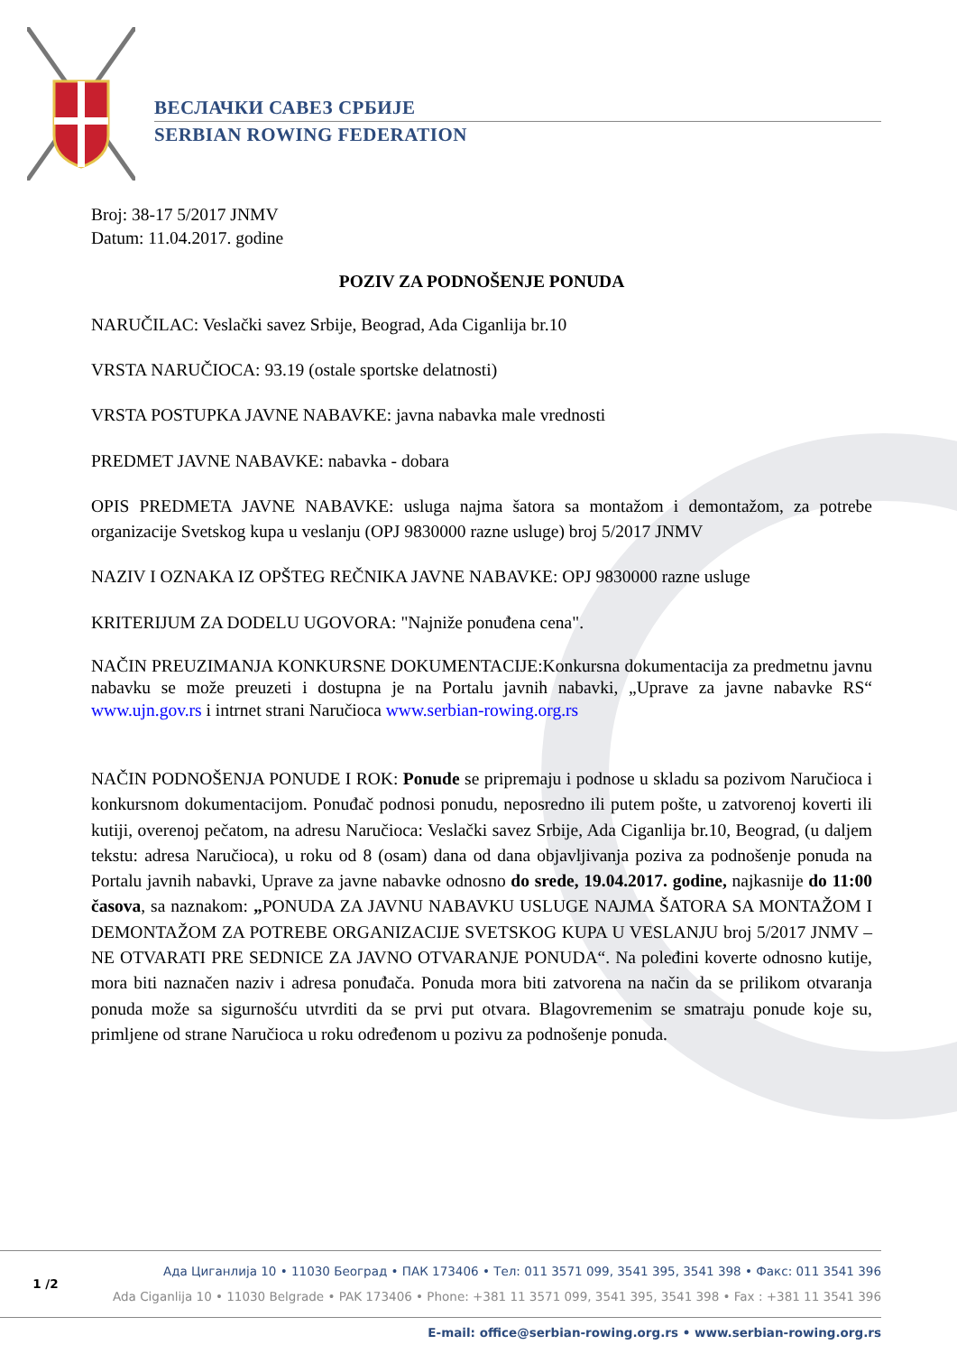ВЕСЛАЧКИ САВЕЗ СРБИЈЕ
SERBIAN ROWING FEDERATION
Broj: 38-17 5/2017 JNMV
Datum: 11.04.2017. godine
POZIV ZA PODNOŠENJE PONUDA
NARUČILAC: Veslački savez Srbije, Beograd, Ada Ciganlija br.10
VRSTA NARUČIOCA: 93.19 (ostale sportske delatnosti)
VRSTA POSTUPKA JAVNE NABAVKE: javna nabavka male vrednosti
PREDMET JAVNE NABAVKE: nabavka - dobara
OPIS PREDMETA JAVNE NABAVKE: usluga najma šatora sa montažom i demontažom, za potrebe organizacije Svetskog kupa u veslanju (OPJ 9830000 razne usluge) broj 5/2017 JNMV
NAZIV I OZNAKA IZ OPŠTEG REČNIKA JAVNE NABAVKE: OPJ 9830000 razne usluge
KRITERIJUM ZA DODELU UGOVORA: "Najniže ponuđena cena".
NAČIN PREUZIMANJA KONKURSNE DOKUMENTACIJE:Konkursna dokumentacija za predmetnu javnu nabavku se može preuzeti i dostupna je na Portalu javnih nabavki, „Uprave za javne nabavke RS“ www.ujn.gov.rs i intrnet strani Naručioca www.serbian-rowing.org.rs
NAČIN PODNOŠENJA PONUDE I ROK: Ponude se pripremaju i podnose u skladu sa pozivom Naručioca i konkursnom dokumentacijom. Ponuđač podnosi ponudu, neposredno ili putem pošte, u zatvorenoj koverti ili kutiji, overenoj pečatom, na adresu Naručioca: Veslački savez Srbije, Ada Ciganlija br.10, Beograd, (u daljem tekstu: adresa Naručioca), u roku od 8 (osam) dana od dana objavljivanja poziva za podnošenje ponuda na Portalu javnih nabavki, Uprave za javne nabavke odnosno do srede, 19.04.2017. godine, najkasnije do 11:00 časova, sa naznakom: „PONUDA ZA JAVNU NABAVKU USLUGE NAJMA ŠATORA SA MONTAŽOM I DEMONTAŽOM ZA POTREBE ORGANIZACIJE SVETSKOG KUPA U VESLANJU broj 5/2017 JNMV – NE OTVARATI PRE SEDNICE ZA JAVNO OTVARANJE PONUDA“. Na poleđini koverte odnosno kutije, mora biti naznačen naziv i adresa ponuđača. Ponuda mora biti zatvorena na način da se prilikom otvaranja ponuda može sa sigurnošću utvrditi da se prvi put otvara. Blagovremenim se smatraju ponude koje su, primljene od strane Naručioca u roku određenom u pozivu za podnošenje ponuda.
1 /2
Ада Циганлија 10 • 11030 Београд • ПАК 173406 • Тел: 011 3571 099, 3541 395, 3541 398 • Факс: 011 3541 396
Ada Ciganlija 10 • 11030 Belgrade • PAK 173406 • Phone: +381 11 3571 099, 3541 395, 3541 398 • Fax : +381 11 3541 396
E-mail: office@serbian-rowing.org.rs • www.serbian-rowing.org.rs